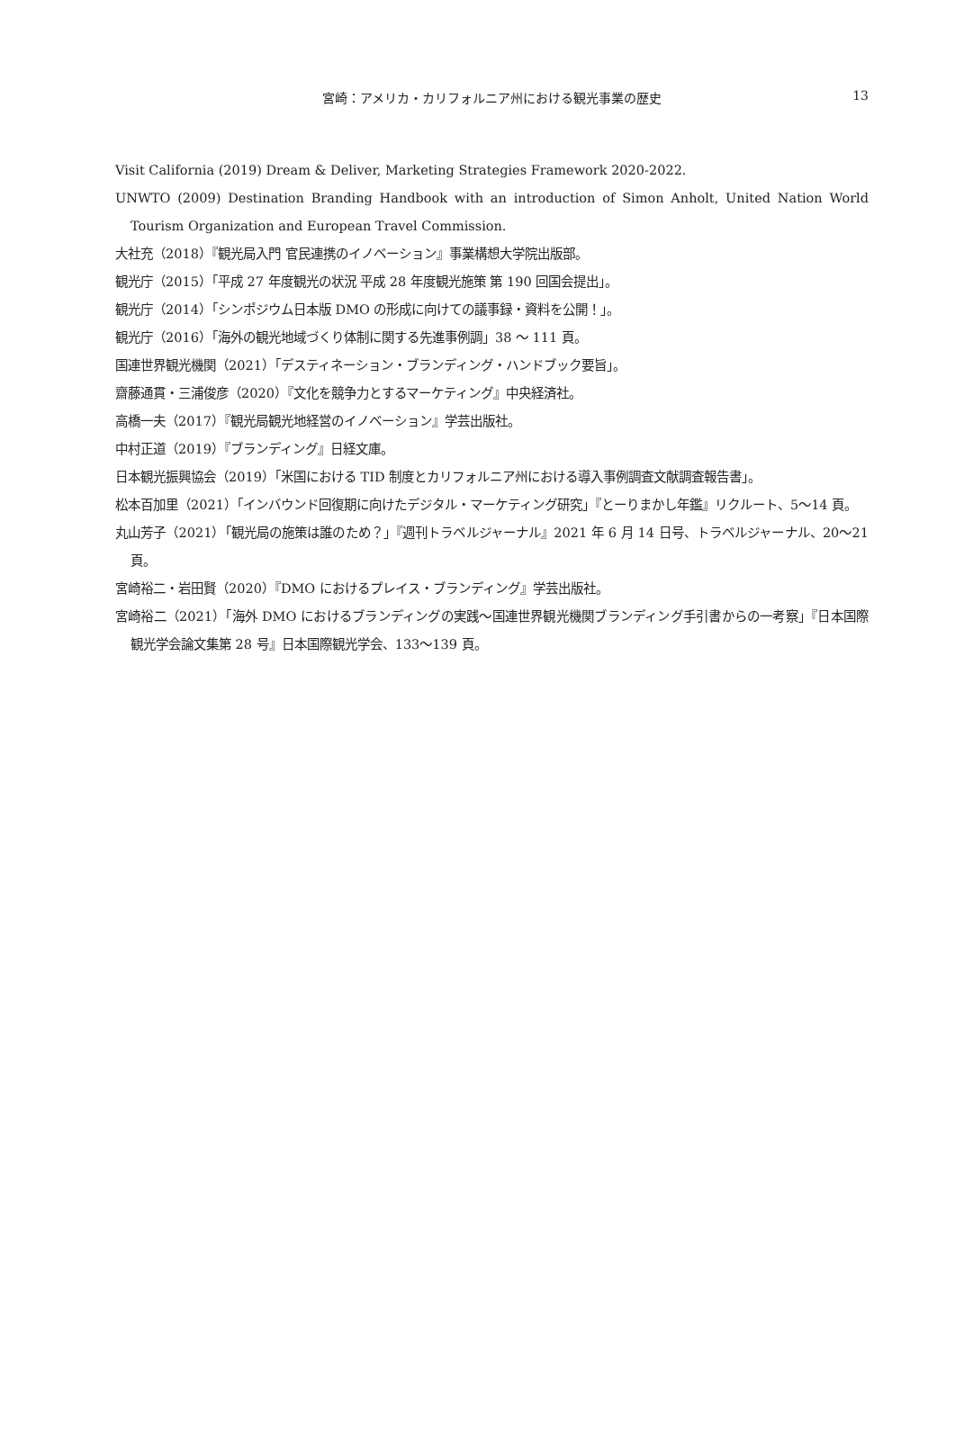宮崎：アメリカ・カリフォルニア州における観光事業の歴史
13
Visit California (2019) Dream & Deliver, Marketing Strategies Framework 2020-2022.
UNWTO (2009) Destination Branding Handbook with an introduction of Simon Anholt, United Nation World Tourism Organization and European Travel Commission.
大社充（2018）『観光局入門 官民連携のイノベーション』事業構想大学院出版部。
観光庁（2015）「平成 27 年度観光の状況 平成 28 年度観光施策 第 190 回国会提出」。
観光庁（2014）「シンポジウム日本版 DMO の形成に向けての議事録・資料を公開！」。
観光庁（2016）「海外の観光地域づくり体制に関する先進事例調」38 ～ 111 頁。
国連世界観光機関（2021）「デスティネーション・ブランディング・ハンドブック要旨」。
齋藤通貫・三浦俊彦（2020）『文化を競争力とするマーケティング』中央経済社。
高橋一夫（2017）『観光局観光地経営のイノベーション』学芸出版社。
中村正道（2019）『ブランディング』日経文庫。
日本観光振興協会（2019）「米国における TID 制度とカリフォルニア州における導入事例調査文献調査報告書」。
松本百加里（2021）「インバウンド回復期に向けたデジタル・マーケティング研究」『とーりまかし年鑑』リクルート、5～14 頁。
丸山芳子（2021）「観光局の施策は誰のため？」『週刊トラベルジャーナル』2021 年 6 月 14 日号、トラベルジャーナル、20～21 頁。
宮崎裕二・岩田賢（2020）『DMO におけるプレイス・ブランディング』学芸出版社。
宮崎裕二（2021）「海外 DMO におけるブランディングの実践～国連世界観光機関ブランディング手引書からの一考察」『日本国際観光学会論文集第 28 号』日本国際観光学会、133～139 頁。